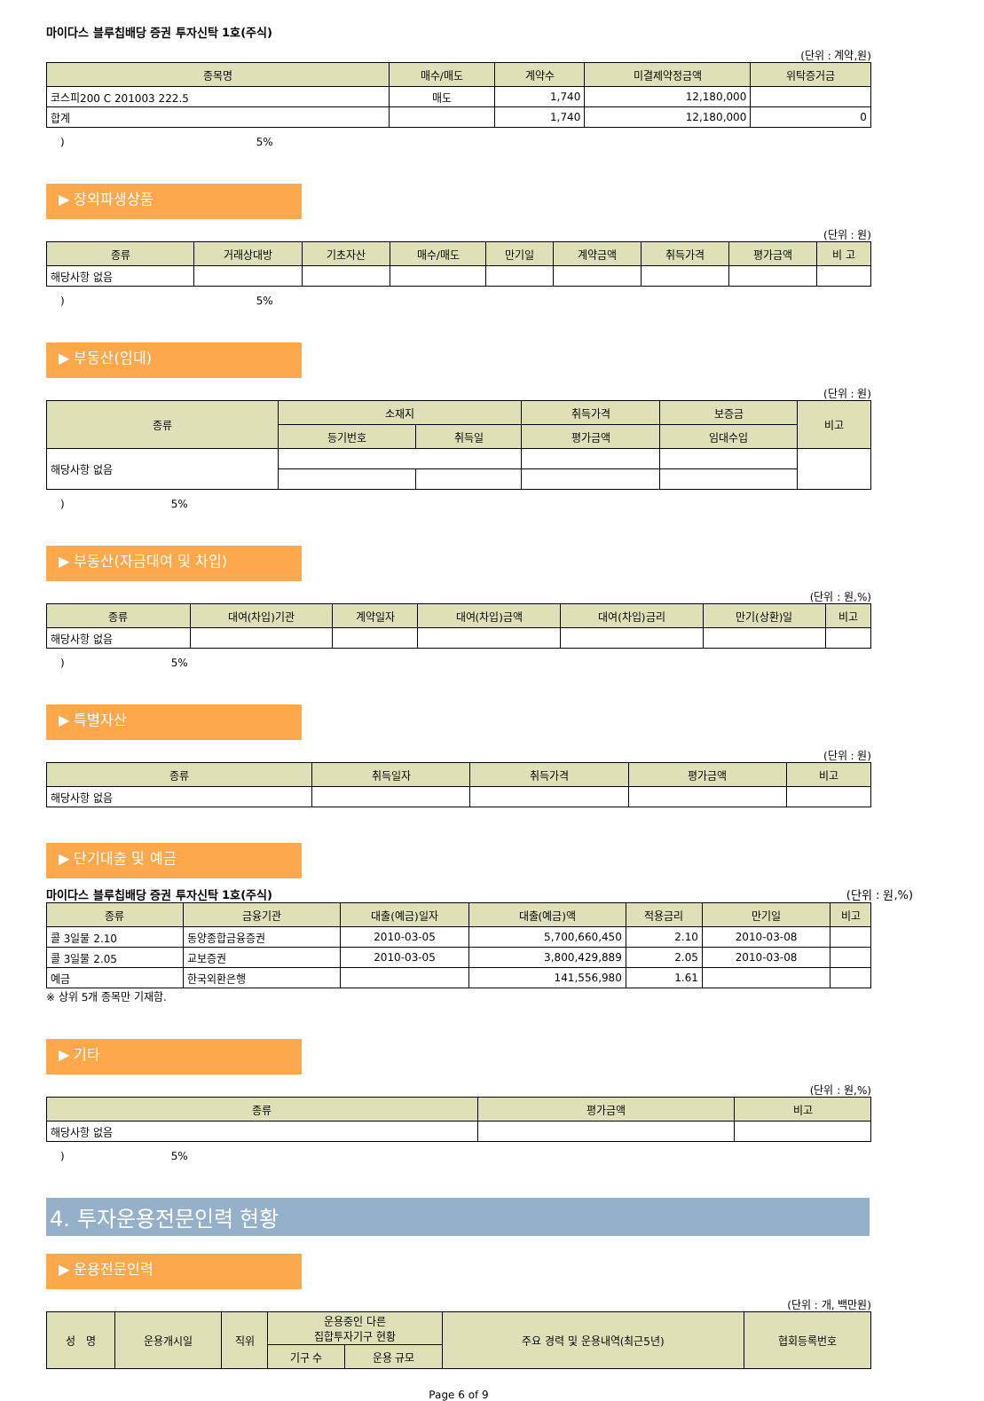마이다스 블루칩배당 증권 투자신탁 1호(주식)
(단위 : 계약,원)
| 종목명 | 매수/매도 | 계약수 | 미결제약정금액 | 위탁증거금 |
| --- | --- | --- | --- | --- |
| 코스피200 C 201003 222.5 | 매도 | 1,740 | 12,180,000 | |
| 합계 | | 1,740 | 12,180,000 | 0 |
)　　　　　　　　　　　　　　　　　　5%
▶ 장외파생상품
(단위 : 원)
| 종류 | 거래상대방 | 기초자산 | 매수/매도 | 만기일 | 계약금액 | 취득가격 | 평가금액 | 비 고 |
| --- | --- | --- | --- | --- | --- | --- | --- | --- |
| 해당사항 없음 | | | | | | | | |
)　　　　　　　　　　　　　　　　　　5%
▶ 부동산(임대)
(단위 : 원)
| 종류 | 소재지 | | 취득가격 | 보증금 | 비고 |
| --- | --- | --- | --- | --- | --- |
| | 등기번호 | 취득일 | 평가금액 | 임대수입 | |
| 해당사항 없음 | | | | | |
)　　　　　　　　　　5%
▶ 부동산(자금대여 및 차입)
(단위 : 원,%)
| 종류 | 대여(차입)기관 | 계약일자 | 대여(차입)금액 | 대여(차입)금리 | 만기(상환)일 | 비고 |
| --- | --- | --- | --- | --- | --- | --- |
| 해당사항 없음 | | | | | | |
)　　　　　　　　　　5%
▶ 특별자산
(단위 : 원)
| 종류 | 취득일자 | 취득가격 | 평가금액 | 비고 |
| --- | --- | --- | --- | --- |
| 해당사항 없음 | | | | |
▶ 단기대출 및 예금
마이다스 블루칩배당 증권 투자신탁 1호(주식) (단위 : 원,%)
| 종류 | 금융기관 | 대출(예금)일자 | 대출(예금)액 | 적용금리 | 만기일 | 비고 |
| --- | --- | --- | --- | --- | --- | --- |
| 콜 3일물 2.10 | 동양종합금융증권 | 2010-03-05 | 5,700,660,450 | 2.10 | 2010-03-08 | |
| 콜 3일물 2.05 | 교보증권 | 2010-03-05 | 3,800,429,889 | 2.05 | 2010-03-08 | |
| 예금 | 한국외환은행 | | 141,556,980 | 1.61 | | |
※ 상위 5개 종목만 기재함.
▶ 기타
(단위 : 원,%)
| 종류 | 평가금액 | 비고 |
| --- | --- | --- |
| 해당사항 없음 | | |
)　　　　　　　　　　5%
4. 투자운용전문인력 현황
▶ 운용전문인력
(단위 : 개, 백만원)
| 성 명 | 운용개시일 | 직위 | 운용중인 다른 집합투자기구 현황 | | 주요 경력 및 운용내역(최근5년) | 협회등록번호 |
| --- | --- | --- | --- | --- | --- | --- |
| | | | 기구 수 | 운용 규모 | | |
Page 6 of 9